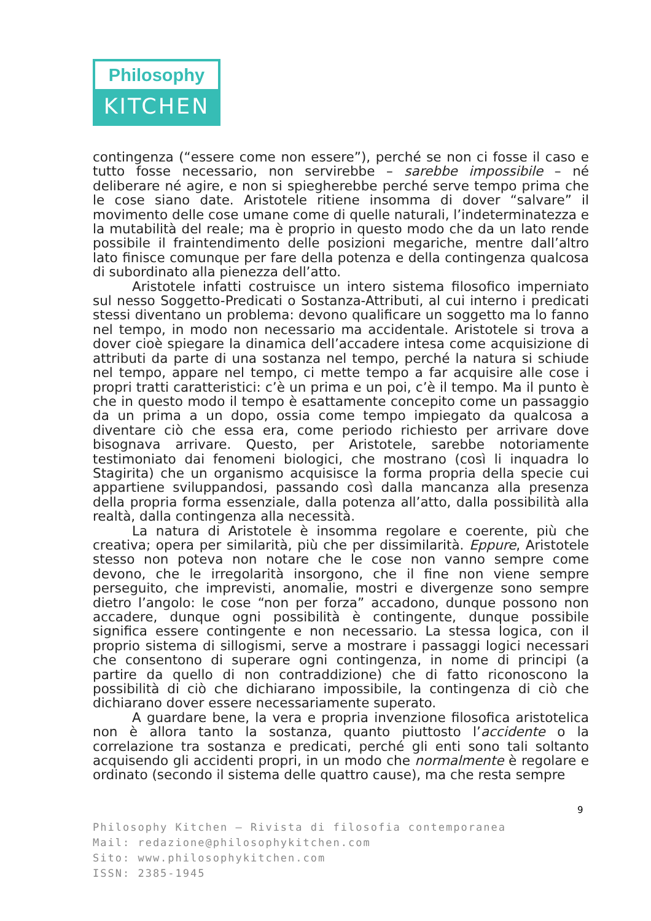Philosophy
KITCHEN
contingenza (“essere come non essere”), perché se non ci fosse il caso e tutto fosse necessario, non servirebbe – sarebbe impossibile – né deliberare né agire, e non si spiegherebbe perché serve tempo prima che le cose siano date. Aristotele ritiene insomma di dover “salvare” il movimento delle cose umane come di quelle naturali, l’indeterminatezza e la mutabilità del reale; ma è proprio in questo modo che da un lato rende possibile il fraintendimento delle posizioni megariche, mentre dall’altro lato finisce comunque per fare della potenza e della contingenza qualcosa di subordinato alla pienezza dell’atto.
Aristotele infatti costruisce un intero sistema filosofico imperniato sul nesso Soggetto-Predicati o Sostanza-Attributi, al cui interno i predicati stessi diventano un problema: devono qualificare un soggetto ma lo fanno nel tempo, in modo non necessario ma accidentale. Aristotele si trova a dover cioè spiegare la dinamica dell’accadere intesa come acquisizione di attributi da parte di una sostanza nel tempo, perché la natura si schiude nel tempo, appare nel tempo, ci mette tempo a far acquisire alle cose i propri tratti caratteristici: c’è un prima e un poi, c’è il tempo. Ma il punto è che in questo modo il tempo è esattamente concepito come un passaggio da un prima a un dopo, ossia come tempo impiegato da qualcosa a diventare ciò che essa era, come periodo richiesto per arrivare dove bisognava arrivare. Questo, per Aristotele, sarebbe notoriamente testimoniato dai fenomeni biologici, che mostrano (così li inquadra lo Stagirita) che un organismo acquisisce la forma propria della specie cui appartiene sviluppandosi, passando così dalla mancanza alla presenza della propria forma essenziale, dalla potenza all’atto, dalla possibilità alla realtà, dalla contingenza alla necessità.
La natura di Aristotele è insomma regolare e coerente, più che creativa; opera per similarità, più che per dissimilarità. Eppure, Aristotele stesso non poteva non notare che le cose non vanno sempre come devono, che le irregolarità insorgono, che il fine non viene sempre perseguito, che imprevisti, anomalie, mostri e divergenze sono sempre dietro l’angolo: le cose “non per forza” accadono, dunque possono non accadere, dunque ogni possibilità è contingente, dunque possibile significa essere contingente e non necessario. La stessa logica, con il proprio sistema di sillogismi, serve a mostrare i passaggi logici necessari che consentono di superare ogni contingenza, in nome di principi (a partire da quello di non contraddizione) che di fatto riconoscono la possibilità di ciò che dichiarano impossibile, la contingenza di ciò che dichiarano dover essere necessariamente superato.
A guardare bene, la vera e propria invenzione filosofica aristotelica non è allora tanto la sostanza, quanto piuttosto l’accidente o la correlazione tra sostanza e predicati, perché gli enti sono tali soltanto acquisendo gli accidenti propri, in un modo che normalmente è regolare e ordinato (secondo il sistema delle quattro cause), ma che resta sempre
9
Philosophy Kitchen — Rivista di filosofia contemporanea
Mail: redazione@philosophykitchen.com
Sito: www.philosophykitchen.com
ISSN: 2385-1945